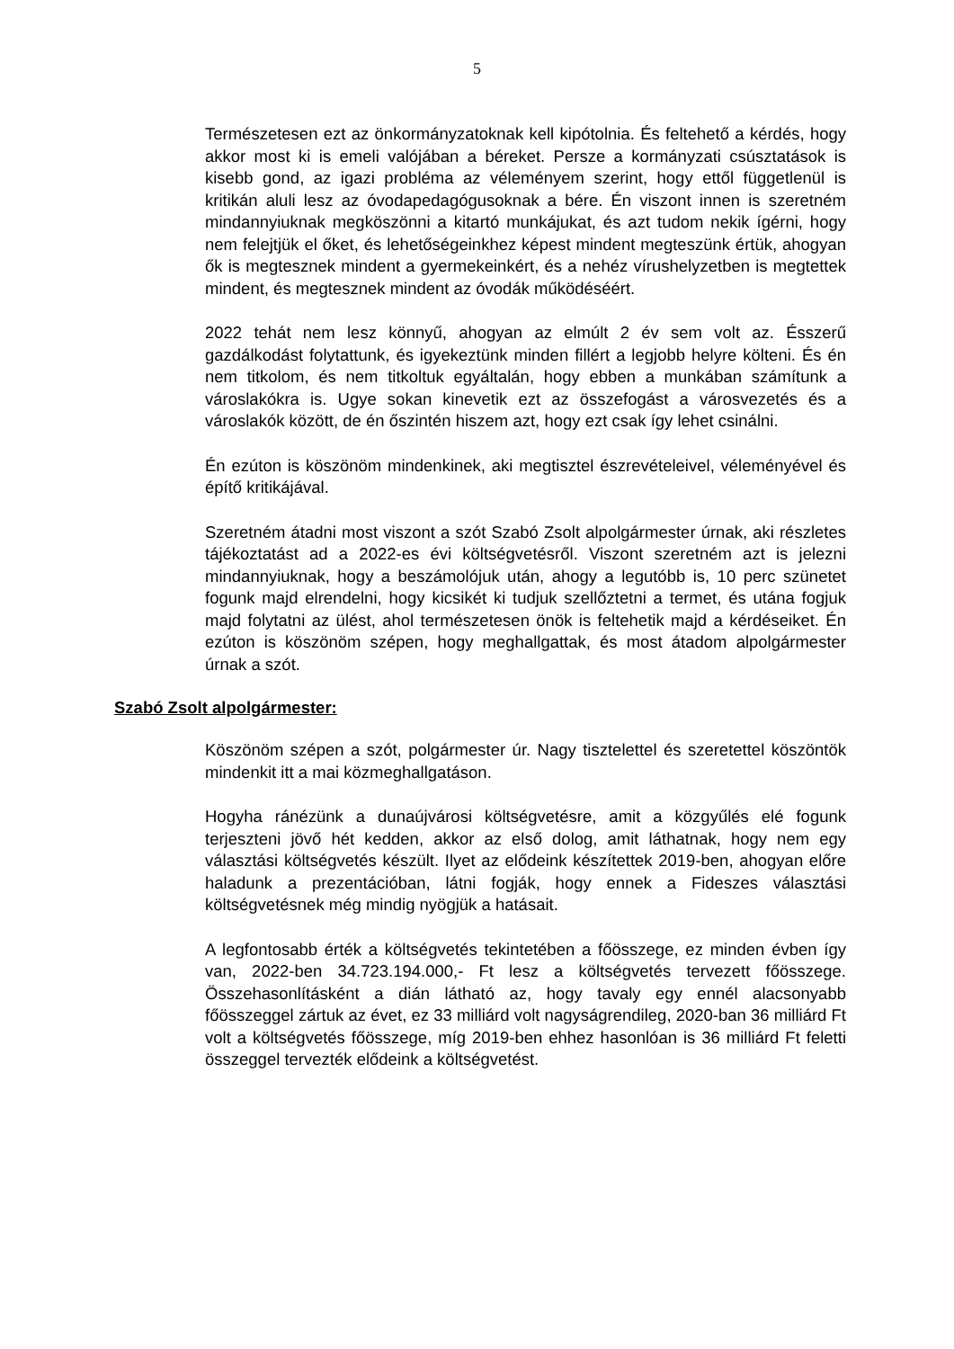5
Természetesen ezt az önkormányzatoknak kell kipótolnia. És feltehető a kérdés, hogy akkor most ki is emeli valójában a béreket. Persze a kormányzati csúsztatások is kisebb gond, az igazi probléma az véleményem szerint, hogy ettől függetlenül is kritikán aluli lesz az óvodapedagógusoknak a bére. Én viszont innen is szeretném mindannyiuknak megköszönni a kitartó munkájukat, és azt tudom nekik ígérni, hogy nem felejtjük el őket, és lehetőségeinkhez képest mindent megteszünk értük, ahogyan ők is megtesznek mindent a gyermekeinkért, és a nehéz vírushelyzetben is megtettek mindent, és megtesznek mindent az óvodák működéséért.
2022 tehát nem lesz könnyű, ahogyan az elmúlt 2 év sem volt az. Ésszerű gazdálkodást folytattunk, és igyekeztünk minden fillért a legjobb helyre költeni. És én nem titkolom, és nem titkoltuk egyáltalán, hogy ebben a munkában számítunk a városlakókra is. Ugye sokan kinevetik ezt az összefogást a városvezetés és a városlakók között, de én őszintén hiszem azt, hogy ezt csak így lehet csinálni.
Én ezúton is köszönöm mindenkinek, aki megtisztel észrevételeivel, véleményével és építő kritikájával.
Szeretném átadni most viszont a szót Szabó Zsolt alpolgármester úrnak, aki részletes tájékoztatást ad a 2022-es évi költségvetésről. Viszont szeretném azt is jelezni mindannyiuknak, hogy a beszámolójuk után, ahogy a legutóbb is, 10 perc szünetet fogunk majd elrendelni, hogy kicsikét ki tudjuk szellőztetni a termet, és utána fogjuk majd folytatni az ülést, ahol természetesen önök is feltehetik majd a kérdéseiket. Én ezúton is köszönöm szépen, hogy meghallgattak, és most átadom alpolgármester úrnak a szót.
Szabó Zsolt alpolgármester:
Köszönöm szépen a szót, polgármester úr. Nagy tisztelettel és szeretettel köszöntök mindenkit itt a mai közmeghallgatáson.
Hogyha ránézünk a dunaújvárosi költségvetésre, amit a közgyűlés elé fogunk terjeszteni jövő hét kedden, akkor az első dolog, amit láthatnak, hogy nem egy választási költségvetés készült. Ilyet az elődeink készítettek 2019-ben, ahogyan előre haladunk a prezentációban, látni fogják, hogy ennek a Fideszes választási költségvetésnek még mindig nyögjük a hatásait.
A legfontosabb érték a költségvetés tekintetében a főösszege, ez minden évben így van, 2022-ben 34.723.194.000,- Ft lesz a költségvetés tervezett főösszege. Összehasonlításként a dián látható az, hogy tavaly egy ennél alacsonyabb főösszeggel zártuk az évet, ez 33 milliárd volt nagyságrendileg, 2020-ban 36 milliárd Ft volt a költségvetés főösszege, míg 2019-ben ehhez hasonlóan is 36 milliárd Ft feletti összeggel tervezték elődeink a költségvetést.